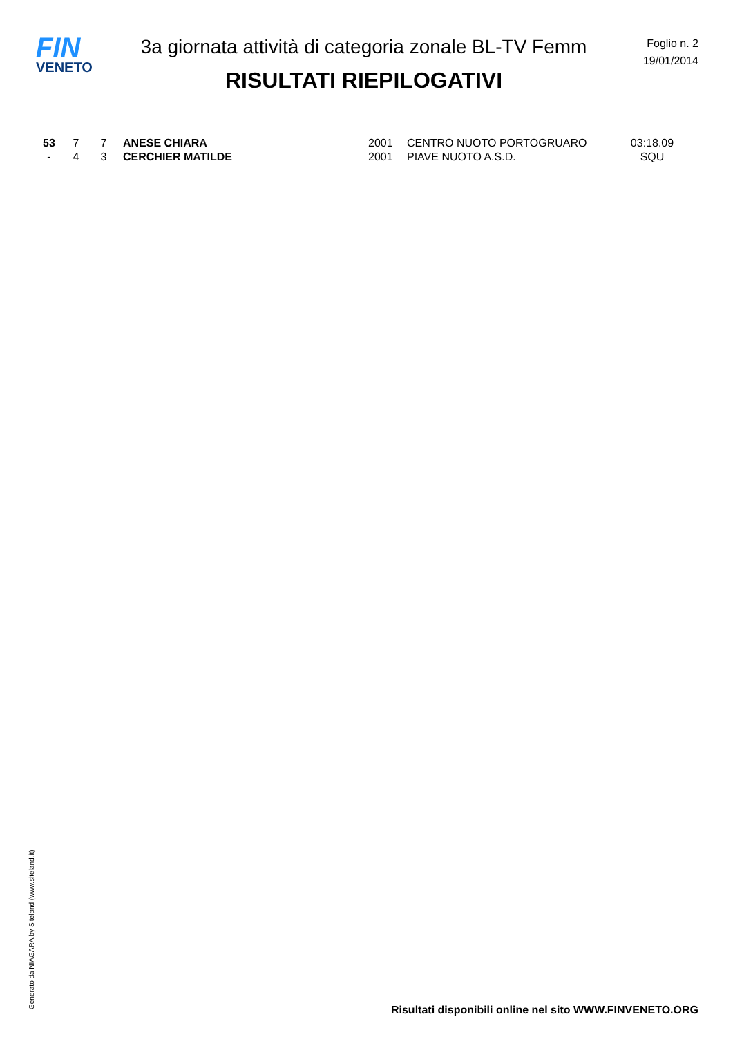FIN
VENETO
3a giornata attività di categoria zonale BL-TV Femm
RISULTATI RIEPILOGATIVI
Foglio n. 2
19/01/2014
| 53 | 7 | 7 | ANESE CHIARA | 2001 | CENTRO NUOTO PORTOGRUARO | 03:18.09 |
| - | 4 | 3 | CERCHIER MATILDE | 2001 | PIAVE NUOTO A.S.D. | SQU |
Generato da NIAGARA by Siteland (www.siteland.it)
Risultati disponibili online nel sito WWW.FINVENETO.ORG